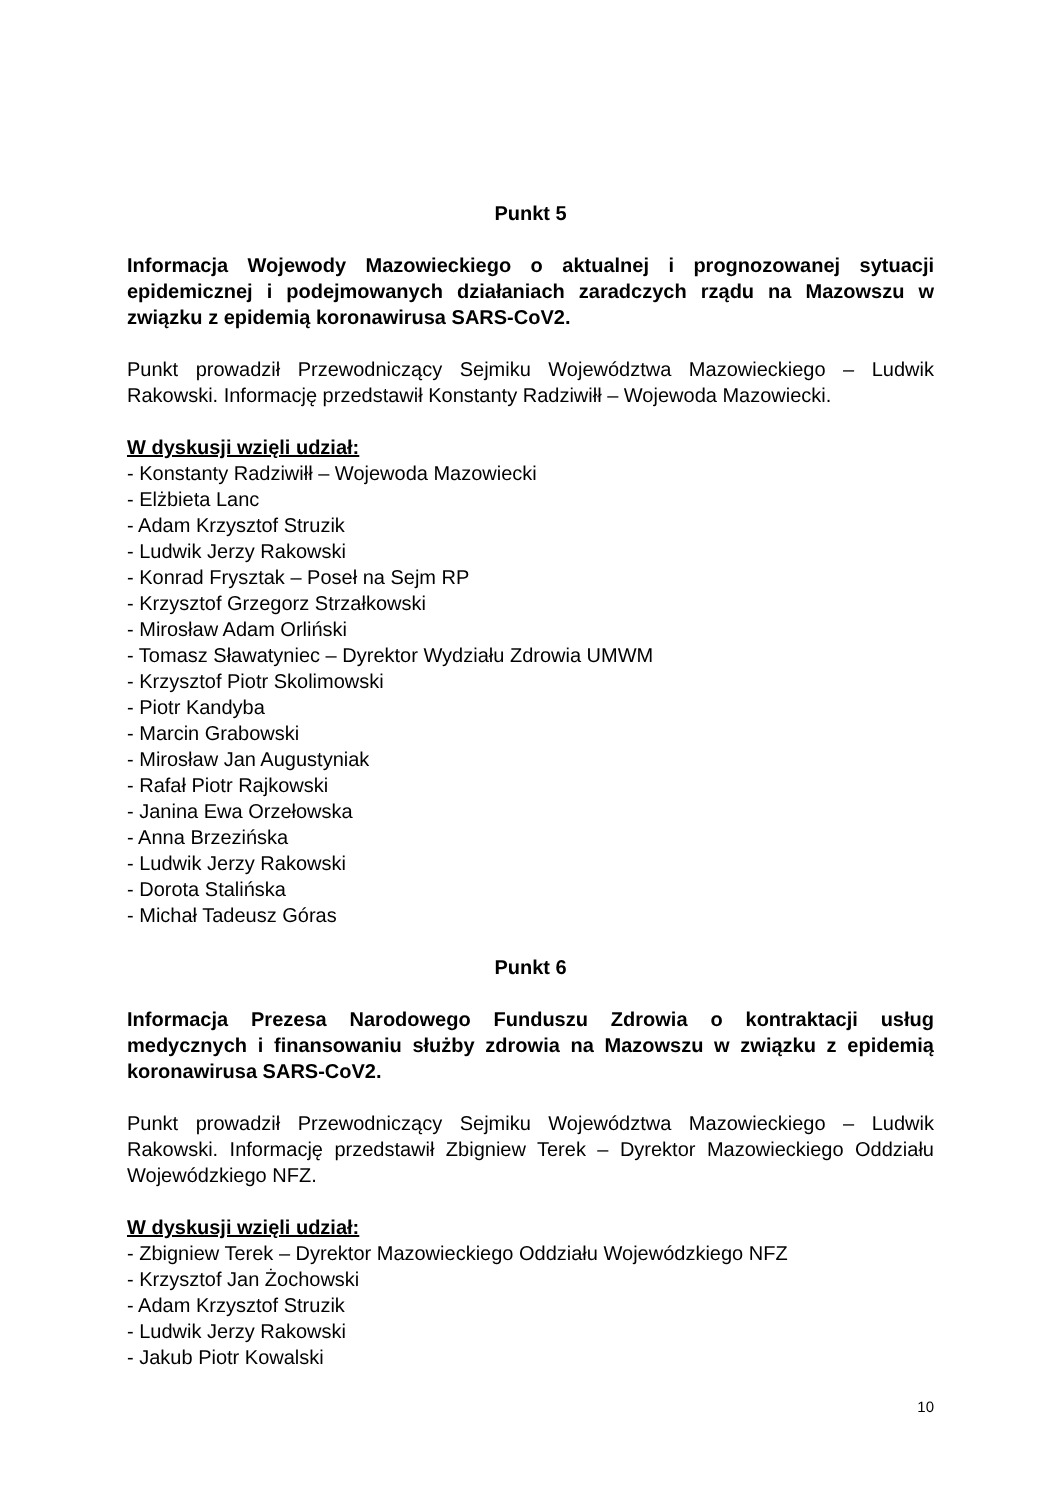Punkt 5
Informacja Wojewody Mazowieckiego o aktualnej i prognozowanej sytuacji epidemicznej i podejmowanych działaniach zaradczych rządu na Mazowszu w związku z epidemią koronawirusa SARS-CoV2.
Punkt prowadził Przewodniczący Sejmiku Województwa Mazowieckiego – Ludwik Rakowski. Informację przedstawił Konstanty Radziwiłł – Wojewoda Mazowiecki.
W dyskusji wzięli udział:
- Konstanty Radziwiłł – Wojewoda Mazowiecki
- Elżbieta Lanc
- Adam Krzysztof Struzik
- Ludwik Jerzy Rakowski
- Konrad Frysztak – Poseł na Sejm RP
- Krzysztof Grzegorz Strzałkowski
- Mirosław Adam Orliński
- Tomasz Sławatyniec – Dyrektor Wydziału Zdrowia UMWM
- Krzysztof Piotr Skolimowski
- Piotr Kandyba
- Marcin Grabowski
- Mirosław Jan Augustyniak
- Rafał Piotr Rajkowski
- Janina Ewa Orzełowska
- Anna Brzezińska
- Ludwik Jerzy Rakowski
- Dorota Stalińska
- Michał Tadeusz Góras
Punkt 6
Informacja Prezesa Narodowego Funduszu Zdrowia o kontraktacji usług medycznych i finansowaniu służby zdrowia na Mazowszu w związku z epidemią koronawirusa SARS-CoV2.
Punkt prowadził Przewodniczący Sejmiku Województwa Mazowieckiego – Ludwik Rakowski. Informację przedstawił Zbigniew Terek – Dyrektor Mazowieckiego Oddziału Wojewódzkiego NFZ.
W dyskusji wzięli udział:
- Zbigniew Terek – Dyrektor Mazowieckiego Oddziału Wojewódzkiego NFZ
- Krzysztof Jan Żochowski
- Adam Krzysztof Struzik
- Ludwik Jerzy Rakowski
- Jakub Piotr Kowalski
10